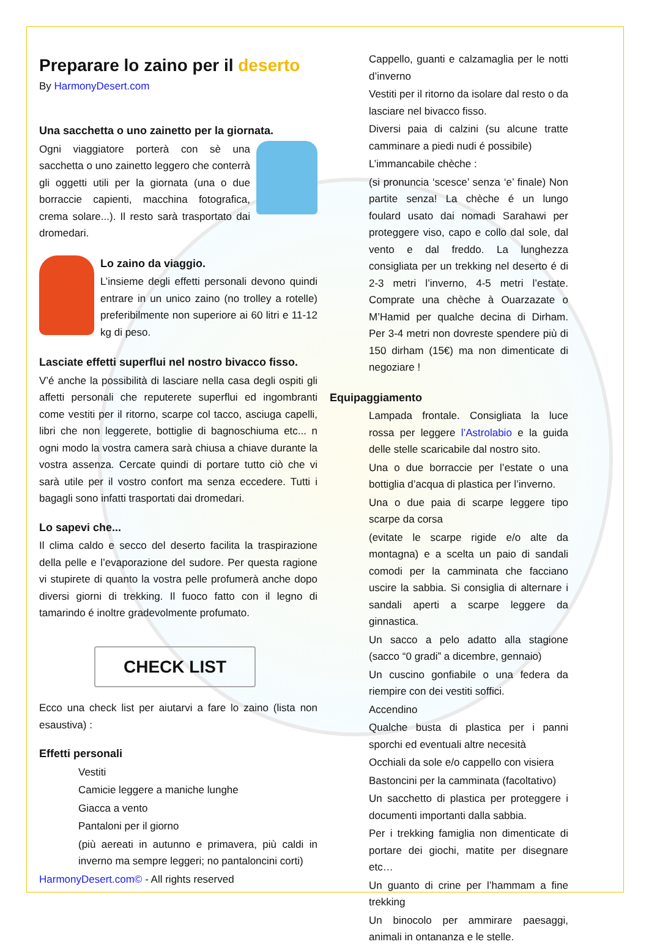Preparare lo zaino per il deserto
By HarmonyDesert.com
Una sacchetta o uno zainetto per la giornata.
Ogni viaggiatore porterà con sè una sacchetta o uno zainetto leggero che conterrà gli oggetti utili per la giornata (una o due borraccie capienti, macchina fotografica, crema solare...). Il resto sarà trasportato dai dromedari.
Lo zaino da viaggio.
L’insieme degli effetti personali devono quindi entrare in un unico zaino (no trolley a rotelle) preferibilmente non superiore ai 60 litri e 11-12 kg di peso.
Lasciate effetti superflui nel nostro bivacco fisso.
V’é anche la possibilità di lasciare nella casa degli ospiti gli affetti personali che reputerete superflui ed ingombranti come vestiti per il ritorno, scarpe col tacco, asciuga capelli, libri che non leggerete, bottiglie di bagnoschiuma etc... n ogni modo la vostra camera sarà chiusa a chiave durante la vostra assenza. Cercate quindi di portare tutto ciò che vi sarà utile per il vostro confort ma senza eccedere. Tutti i bagagli sono infatti trasportati dai dromedari.
Lo sapevi che...
Il clima caldo e secco del deserto facilita la traspirazione della pelle e l’evaporazione del sudore. Per questa ragione vi stupirete di quanto la vostra pelle profumerà anche dopo diversi giorni di trekking. Il fuoco fatto con il legno di tamarindo é inoltre gradevolmente profumato.
CHECK LIST
Ecco una check list per aiutarvi a fare lo zaino (lista non esaustiva) :
Effetti personali
Vestiti
Camicie leggere a maniche lunghe
Giacca a vento
Pantaloni per il giorno
(più aereati in autunno e primavera, più caldi in inverno ma sempre leggeri; no pantaloncini corti)
HarmonyDesert.com© - All rights reserved
Cappello, guanti e calzamaglia per le notti d’inverno
Vestiti per il ritorno da isolare dal resto o da lasciare nel bivacco fisso.
Diversi paia di calzini (su alcune tratte camminare a piedi nudi é possibile)
L’immancabile chèche :
(si pronuncia ‘scesce’ senza ‘e’ finale) Non partite senza! La chèche é un lungo foulard usato dai nomadi Sarahawi per proteggere viso, capo e collo dal sole, dal vento e dal freddo. La lunghezza consigliata per un trekking nel deserto é di 2-3 metri l’inverno, 4-5 metri l’estate. Comprate una chèche à Ouarzazate o M’Hamid per qualche decina di Dirham. Per 3-4 metri non dovreste spendere più di 150 dirham (15€) ma non dimenticate di negoziare !
Equipaggiamento
Lampada frontale. Consigliata la luce rossa per leggere l’Astrolabio e la guida delle stelle scaricabile dal nostro sito.
Una o due borraccie per l’estate o una bottiglia d’acqua di plastica per l’inverno.
Una o due paia di scarpe leggere tipo scarpe da corsa
(evitate le scarpe rigide e/o alte da montagna) e a scelta un paio di sandali comodi per la camminata che facciano uscire la sabbia. Si consiglia di alternare i sandali aperti a scarpe leggere da ginnastica.
Un sacco a pelo adatto alla stagione (sacco “0 gradi” a dicembre, gennaio)
Un cuscino gonfiabile o una federa da riempire con dei vestiti soffici.
Accendino
Qualche busta di plastica per i panni sporchi ed eventuali altre necesità
Occhiali da sole e/o cappello con visiera
Bastoncini per la camminata (facoltativo)
Un sacchetto di plastica per proteggere i documenti importanti dalla sabbia.
Per i trekking famiglia non dimenticate di portare dei giochi, matite per disegnare etc…
Un guanto di crine per l’hammam a fine trekking
Un binocolo per ammirare paesaggi, animali in ontananza e le stelle.